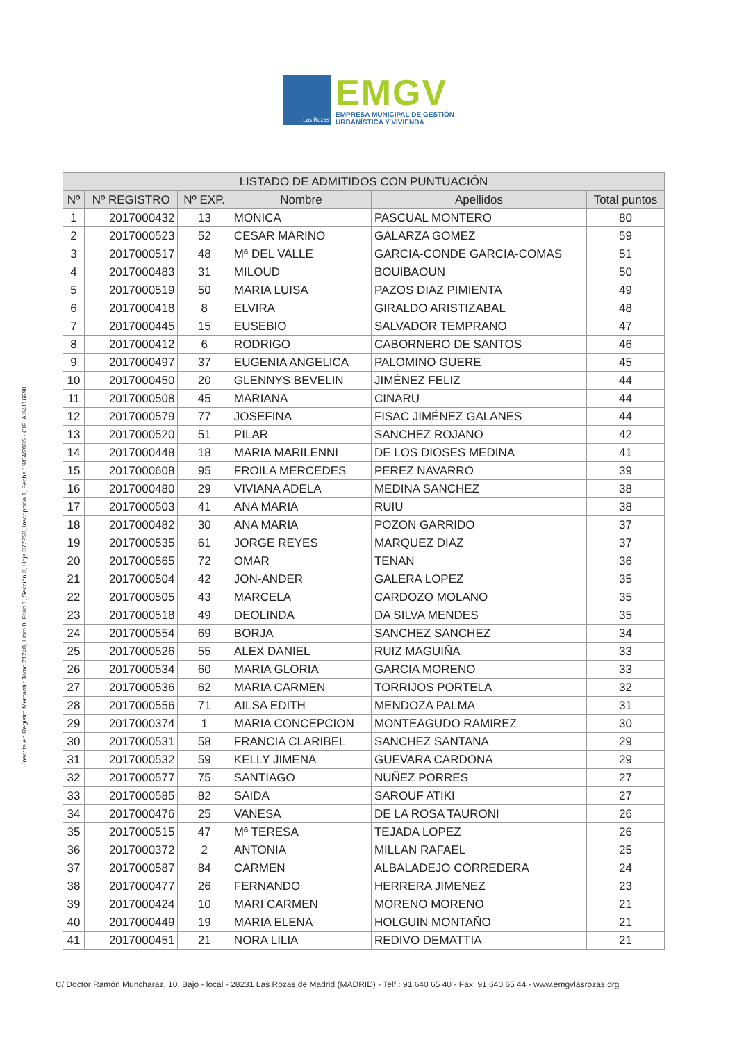Las Rozas
EMGV
EMPRESA MUNICIPAL DE GESTIÓN
URBANÍSTICA Y VIVIENDA
Inscrita en Registro Mercantil: Tomo 21240, Libro 0, Folio 1, Sección 8, Hoja 377258, Inscripción 1, Fecha 19/04/2005 - CIF: A 84116698
| LISTADO DE ADMITIDOS CON PUNTUACIÓN | | | | | |
| --- | --- | --- | --- | --- | --- |
| Nº | Nº REGISTRO | Nº EXP. | Nombre | Apellidos | Total puntos |
| 1 | 2017000432 | 13 | MONICA | PASCUAL MONTERO | 80 |
| 2 | 2017000523 | 52 | CESAR MARINO | GALARZA GOMEZ | 59 |
| 3 | 2017000517 | 48 | Mª DEL VALLE | GARCIA-CONDE GARCIA-COMAS | 51 |
| 4 | 2017000483 | 31 | MILOUD | BOUIBAOUN | 50 |
| 5 | 2017000519 | 50 | MARIA LUISA | PAZOS DIAZ PIMIENTA | 49 |
| 6 | 2017000418 | 8 | ELVIRA | GIRALDO ARISTIZABAL | 48 |
| 7 | 2017000445 | 15 | EUSEBIO | SALVADOR TEMPRANO | 47 |
| 8 | 2017000412 | 6 | RODRIGO | CABORNERO DE SANTOS | 46 |
| 9 | 2017000497 | 37 | EUGENIA ANGELICA | PALOMINO GUERE | 45 |
| 10 | 2017000450 | 20 | GLENNYS BEVELIN | JIMÉNEZ FELIZ | 44 |
| 11 | 2017000508 | 45 | MARIANA | CINARU | 44 |
| 12 | 2017000579 | 77 | JOSEFINA | FISAC JIMÉNEZ GALANES | 44 |
| 13 | 2017000520 | 51 | PILAR | SANCHEZ ROJANO | 42 |
| 14 | 2017000448 | 18 | MARIA MARILENNI | DE LOS DIOSES MEDINA | 41 |
| 15 | 2017000608 | 95 | FROILA MERCEDES | PEREZ NAVARRO | 39 |
| 16 | 2017000480 | 29 | VIVIANA ADELA | MEDINA SANCHEZ | 38 |
| 17 | 2017000503 | 41 | ANA MARIA | RUIU | 38 |
| 18 | 2017000482 | 30 | ANA MARIA | POZON GARRIDO | 37 |
| 19 | 2017000535 | 61 | JORGE REYES | MARQUEZ DIAZ | 37 |
| 20 | 2017000565 | 72 | OMAR | TENAN | 36 |
| 21 | 2017000504 | 42 | JON-ANDER | GALERA LOPEZ | 35 |
| 22 | 2017000505 | 43 | MARCELA | CARDOZO MOLANO | 35 |
| 23 | 2017000518 | 49 | DEOLINDA | DA SILVA MENDES | 35 |
| 24 | 2017000554 | 69 | BORJA | SANCHEZ SANCHEZ | 34 |
| 25 | 2017000526 | 55 | ALEX DANIEL | RUIZ MAGUIÑA | 33 |
| 26 | 2017000534 | 60 | MARIA GLORIA | GARCIA MORENO | 33 |
| 27 | 2017000536 | 62 | MARIA CARMEN | TORRIJOS PORTELA | 32 |
| 28 | 2017000556 | 71 | AILSA EDITH | MENDOZA PALMA | 31 |
| 29 | 2017000374 | 1 | MARIA CONCEPCION | MONTEAGUDO RAMIREZ | 30 |
| 30 | 2017000531 | 58 | FRANCIA CLARIBEL | SANCHEZ SANTANA | 29 |
| 31 | 2017000532 | 59 | KELLY JIMENA | GUEVARA CARDONA | 29 |
| 32 | 2017000577 | 75 | SANTIAGO | NUÑEZ PORRES | 27 |
| 33 | 2017000585 | 82 | SAIDA | SAROUF ATIKI | 27 |
| 34 | 2017000476 | 25 | VANESA | DE LA ROSA TAURONI | 26 |
| 35 | 2017000515 | 47 | Mª TERESA | TEJADA LOPEZ | 26 |
| 36 | 2017000372 | 2 | ANTONIA | MILLAN RAFAEL | 25 |
| 37 | 2017000587 | 84 | CARMEN | ALBALADEJO CORREDERA | 24 |
| 38 | 2017000477 | 26 | FERNANDO | HERRERA JIMENEZ | 23 |
| 39 | 2017000424 | 10 | MARI CARMEN | MORENO MORENO | 21 |
| 40 | 2017000449 | 19 | MARIA ELENA | HOLGUIN MONTAÑO | 21 |
| 41 | 2017000451 | 21 | NORA LILIA | REDIVO DEMATTIA | 21 |
C/ Doctor Ramón Muncharaz, 10, Bajo - local - 28231 Las Rozas de Madrid (MADRID) - Telf.: 91 640 65 40 - Fax: 91 640 65 44 - www.emgvlasrozas.org